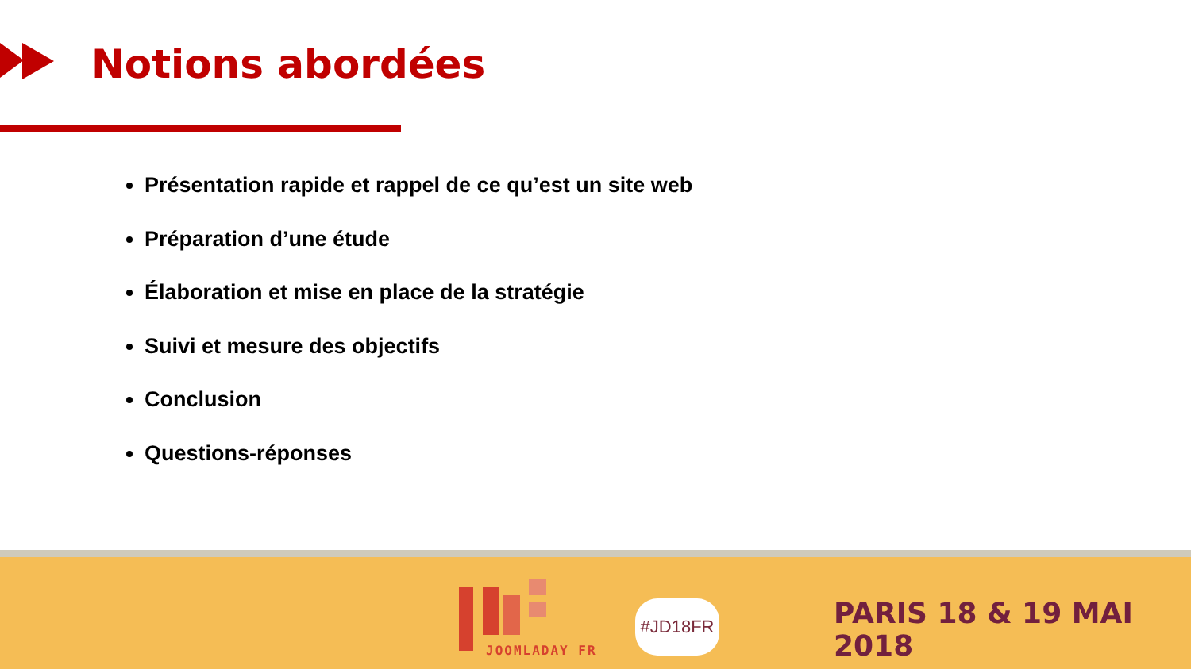Notions abordées
Présentation rapide et rappel de ce qu’est un site web
Préparation d’une étude
Élaboration et mise en place de la stratégie
Suivi et mesure des objectifs
Conclusion
Questions-réponses
JOOMLADAY FR
#JD18FR PARIS 18 & 19 MAI 2018